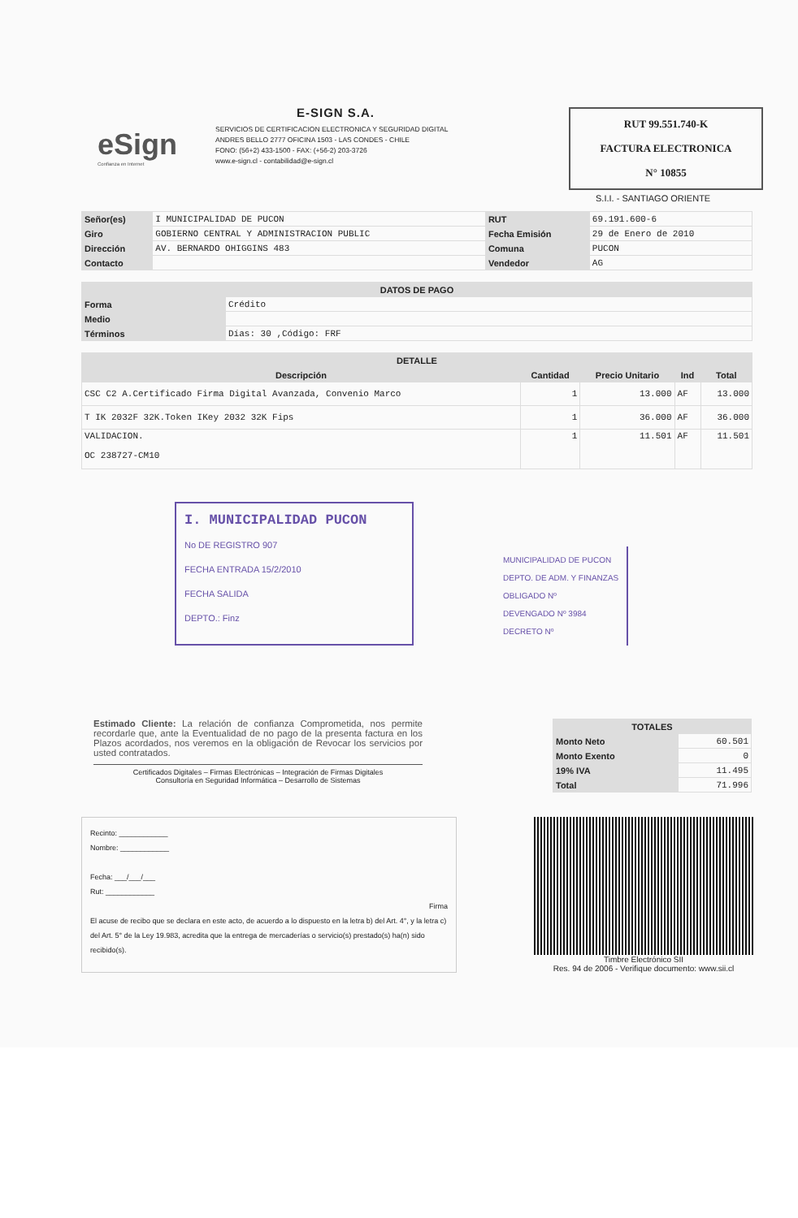eSign
Confianza en Internet
E-SIGN S.A.
SERVICIOS DE CERTIFICACION ELECTRONICA Y SEGURIDAD DIGITAL
ANDRES BELLO 2777 OFICINA 1503 - LAS CONDES - CHILE
FONO: (56+2) 433-1500 - FAX: (+56-2) 203-3726
www.e-sign.cl - contabilidad@e-sign.cl
RUT 99.551.740-K
FACTURA ELECTRONICA
N° 10855
S.I.I. - SANTIAGO ORIENTE
| Señor(es) | I MUNICIPALIDAD DE PUCON | RUT | 69.191.600-6 |
| Giro | GOBIERNO CENTRAL Y ADMINISTRACION PUBLIC | Fecha Emisión | 29 de Enero de 2010 |
| Dirección | AV. BERNARDO OHIGGINS 483 | Comuna | PUCON |
| Contacto | | Vendedor | AG |
| DATOS DE PAGO | |
| --- | --- |
| Forma | Crédito |
| Medio | |
| Términos | Días: 30 ,Código: FRF |
| DETALLE | | | | |
| --- | --- | --- | --- | --- |
| Descripción | Cantidad | Precio Unitario | Ind | Total |
| CSC C2 A.Certificado Firma Digital Avanzada, Convenio Marco | 1 | 13.000 | AF | 13.000 |
| T IK 2032F 32K.Token IKey 2032 32K Fips | 1 | 36.000 | AF | 36.000 |
| VALIDACION. OC 238727-CM10 | 1 | 11.501 | AF | 11.501 |
I. MUNICIPALIDAD PUCON
No DE REGISTRO 907
FECHA ENTRADA 15/2/2010
FECHA SALIDA
DEPTO.: Finz
MUNICIPALIDAD DE PUCON
DEPTO. DE ADM. Y FINANZAS
OBLIGADO Nº
DEVENGADO Nº 3984
DECRETO Nº
Estimado Cliente: La relación de confianza Comprometida, nos permite recordarle que, ante la Eventualidad de no pago de la presenta factura en los Plazos acordados, nos veremos en la obligación de Revocar los servicios por usted contratados.
Certificados Digitales – Firmas Electrónicas – Integración de Firmas Digitales
Consultoría en Seguridad Informática – Desarrollo de Sistemas
| TOTALES | |
| --- | --- |
| Monto Neto | 60.501 |
| Monto Exento | 0 |
| 19% IVA | 11.495 |
| Total | 71.996 |
Recinto: ____________
Nombre: ____________
Fecha: ___/___/___
Rut: ____________
Firma
El acuse de recibo que se declara en este acto, de acuerdo a lo dispuesto en la letra b) del Art. 4°, y la letra c) del Art. 5° de la Ley 19.983, acredita que la entrega de mercaderías o servicio(s) prestado(s) ha(n) sido recibido(s).
Timbre Electrónico SII
Res. 94 de 2006 - Verifique documento: www.sii.cl